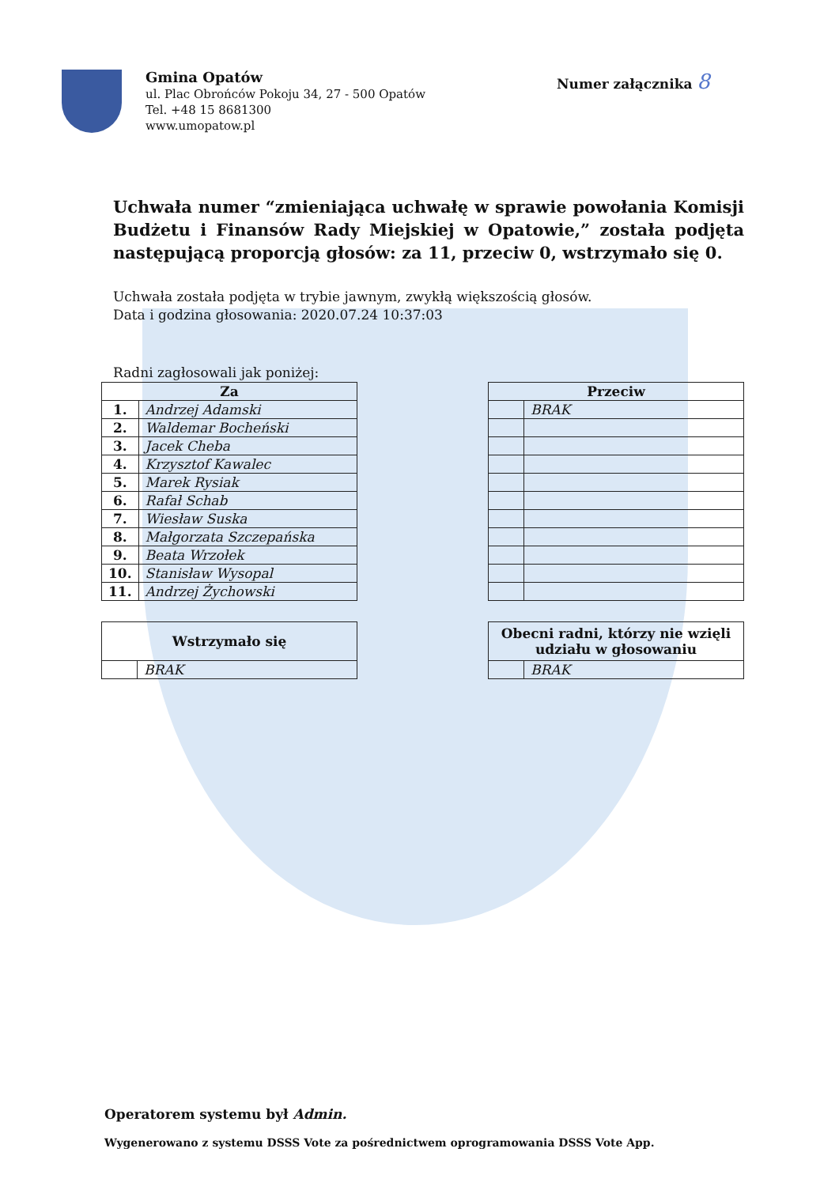Gmina Opatów
ul. Plac Obrońców Pokoju 34, 27 - 500 Opatów
Tel. +48 15 8681300
www.umopatow.pl
Numer załącznika 8
Uchwała numer “zmieniająca uchwałę w sprawie powołania Komisji Budżetu i Finansów Rady Miejskiej w Opatowie,” została podjęta następującą proporcją głosów: za 11, przeciw 0, wstrzymało się 0.
Uchwała została podjęta w trybie jawnym, zwykłą większością głosów.
Data i godzina głosowania: 2020.07.24 10:37:03
Radni zagłosowali jak poniżej:
| Za | |
| --- | --- |
| 1. | Andrzej Adamski |
| 2. | Waldemar Bocheński |
| 3. | Jacek Cheba |
| 4. | Krzysztof Kawalec |
| 5. | Marek Rysiak |
| 6. | Rafał Schab |
| 7. | Wiesław Suska |
| 8. | Małgorzata Szczepańska |
| 9. | Beata Wrzołek |
| 10. | Stanisław Wysopal |
| 11. | Andrzej Żychowski |
| Przeciw | |
| --- | --- |
| | BRAK |
| Wstrzymało się | |
| --- | --- |
| | BRAK |
| Obecni radni, którzy nie wzięli udziału w głosowaniu | |
| --- | --- |
| | BRAK |
Operatorem systemu był Admin.
Wygenerowano z systemu DSSS Vote za pośrednictwem oprogramowania DSSS Vote App.